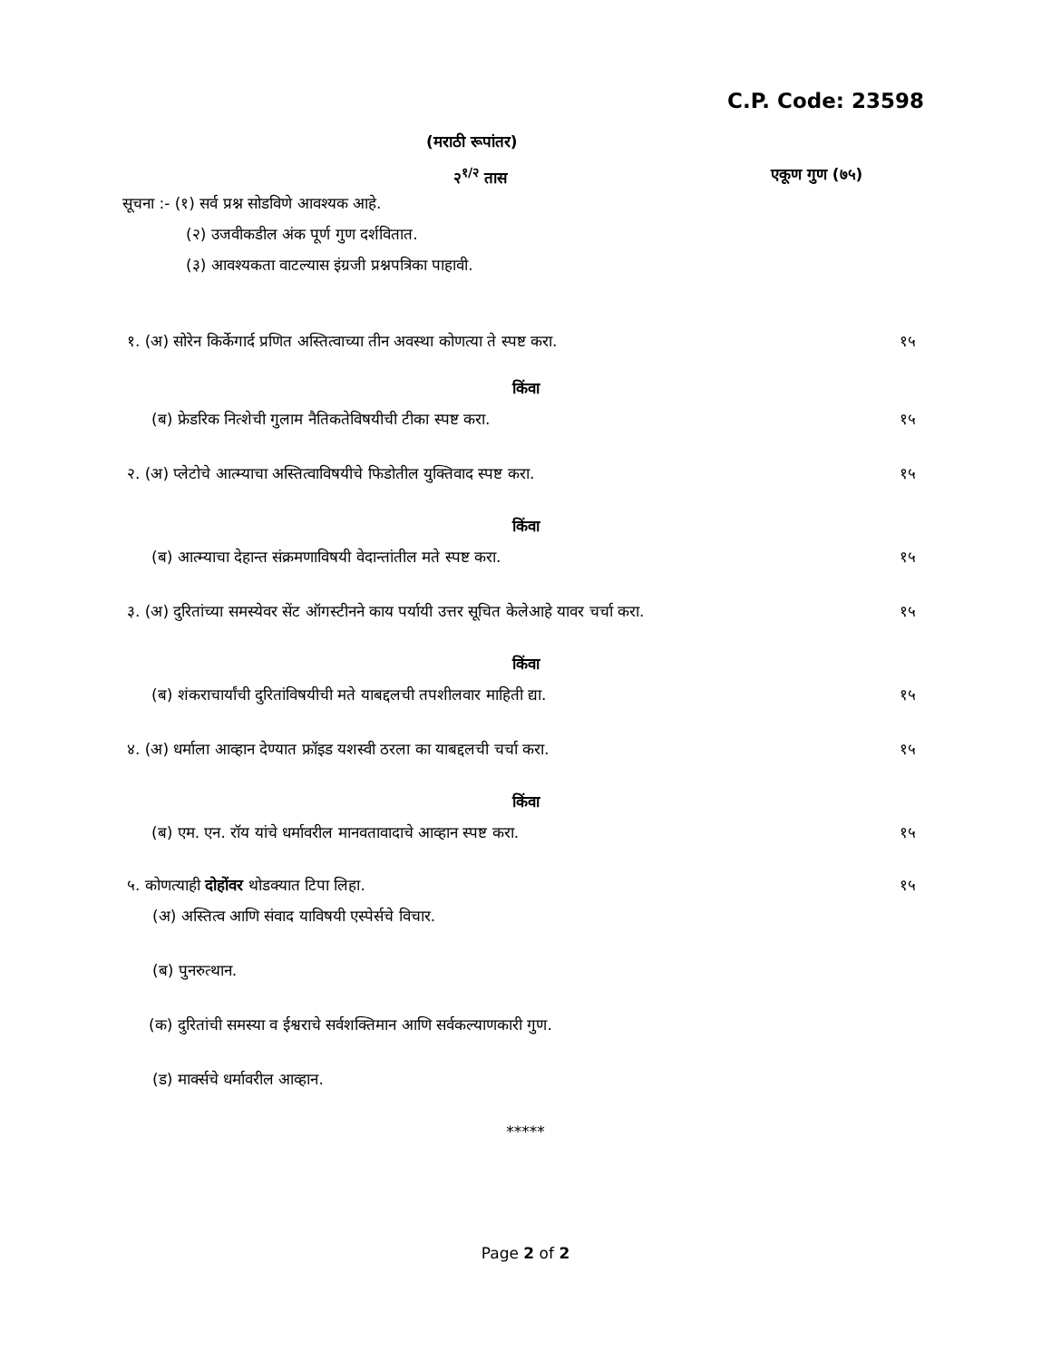C.P. Code: 23598
(मराठी रूपांतर)
२<sup>१/२</sup> तास एकूण गुण (७५)
सूचना :- (१) सर्व प्रश्न सोडविणे आवश्यक आहे.
(२) उजवीकडील अंक पूर्ण गुण दर्शवितात.
(३) आवश्यकता वाटल्यास इंग्रजी प्रश्नपत्रिका पाहावी.
१. (अ) सोरेन किर्केगार्द प्रणित अस्तित्वाच्या तीन अवस्था कोणत्या ते स्पष्ट करा. १५
किंवा
(ब) फ्रेडरिक नित्शेची गुलाम नैतिकतेविषयीची टीका स्पष्ट करा. १५
२. (अ) प्लेटोचे आत्म्याचा अस्तित्वाविषयीचे फिडोतील युक्तिवाद स्पष्ट करा. १५
किंवा
(ब) आत्म्याचा देहान्त संक्रमणाविषयी वेदान्तांतील मते स्पष्ट करा. १५
३. (अ) दुरितांच्या समस्येवर सेंट ऑगस्टीनने काय पर्यायी उत्तर सूचित केलेआहे यावर चर्चा करा. १५
किंवा
(ब) शंकराचार्यांची दुरितांविषयीची मते याबद्दलची तपशीलवार माहिती द्या. १५
४. (अ) धर्माला आव्हान देण्यात फ्रॉइड यशस्वी ठरला का याबद्दलची चर्चा करा. १५
किंवा
(ब) एम. एन. रॉय यांचे धर्मावरील मानवतावादाचे आव्हान स्पष्ट करा. १५
५. कोणत्याही दोहोंवर थोडक्यात टिपा लिहा. १५
(अ) अस्तित्व आणि संवाद याविषयी एस्पेर्सचे विचार.
(ब) पुनरुत्थान.
(क) दुरितांची समस्या व ईश्वराचे सर्वशक्तिमान आणि सर्वकल्याणकारी गुण.
(ड) मार्क्सचे धर्मावरील आव्हान.
*****
Page 2 of 2